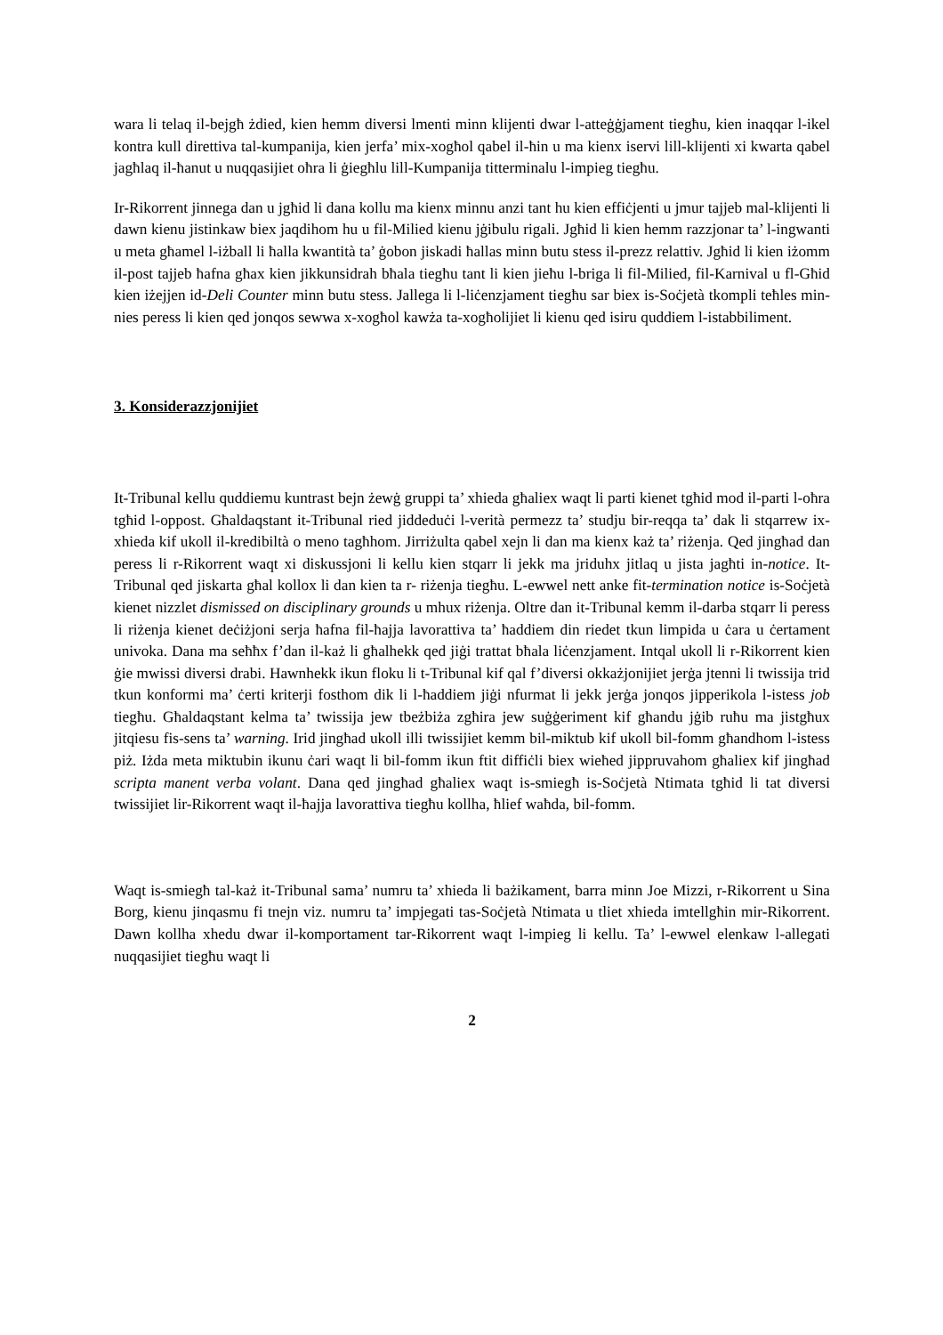wara li telaq il-bejgħ żdied, kien hemm diversi lmenti minn klijenti dwar l-atteġġjament tiegħu, kien inaqqar l-ikel kontra kull direttiva tal-kumpanija, kien jerfa’ mix-xogħol qabel il-ħin u ma kienx iservi lill-klijenti xi kwarta qabel jagħlaq il-ħanut u nuqqasijiet oħra li ġiegħlu lill-Kumpanija titterminalu l-impieg tiegħu.
Ir-Rikorrent jinnega dan u jgħid li dana kollu ma kienx minnu anzi tant hu kien effiċjenti u jmur tajjeb mal-klijenti li dawn kienu jistinkaw biex jaqdihom hu u fil-Milied kienu jġibulu rigali. Jgħid li kien hemm razzjonar ta’ l-ingwanti u meta għamel l-iżball li ħalla kwantità ta’ ġobon jiskadi ħallas minn butu stess il-prezz relattiv. Jgħid li kien iżomm il-post tajjeb ħafna għax kien jikkunsidrah bħala tiegħu tant li kien jieħu l-briga li fil-Milied, fil-Karnival u fl-Għid kien iżejjen id-Deli Counter minn butu stess. Jallega li l-liċenzjament tiegħu sar biex is-Soċjetà tkompli teħles min-nies peress li kien qed jonqos sewwa x-xogħol kawża ta-xogħolijiet li kienu qed isiru quddiem l-istabbiliment.
3. Konsiderazzjonijiet
It-Tribunal kellu quddiemu kuntrast bejn żewġ gruppi ta’ xhieda għaliex waqt li parti kienet tgħid mod il-parti l-oħra tgħid l-oppost. Għaldaqstant it-Tribunal ried jiddeduċi l-verità permezz ta’ studju bir-reqqa ta’ dak li stqarrew ix-xhieda kif ukoll il-kredibiltà o meno tagħhom. Jirriżulta qabel xejn li dan ma kienx każ ta’ riżenja. Qed jingħad dan peress li r-Rikorrent waqt xi diskussjoni li kellu kien stqarr li jekk ma jriduhx jitlaq u jista jagħti in-notice. It-Tribunal qed jiskarta għal kollox li dan kien ta r- riżenja tiegħu. L-ewwel nett anke fit-termination notice is-Soċjetà kienet nizzlet dismissed on disciplinary grounds u mhux riżenja. Oltre dan it-Tribunal kemm il-darba stqarr li peress li riżenja kienet deċiżjoni serja ħafna fil-ħajja lavorattiva ta’ ħaddiem din riedet tkun limpida u ċara u ċertament univoka. Dana ma seħħx f’dan il-każ li għalhekk qed jiġi trattat bħala liċenzjament. Intqal ukoll li r-Rikorrent kien ġie mwissi diversi drabi. Hawnhekk ikun floku li t-Tribunal kif qal f’diversi okkażjonijiet jerġa jtenni li twissija trid tkun konformi ma’ ċerti kriterji fosthom dik li l-ħaddiem jiġi nfurmat li jekk jerġa jonqos jipperikola l-istess job tiegħu. Għaldaqstant kelma ta’ twissija jew tbeżbiża zgħira jew suġġeriment kif għandu jġib ruħu ma jistgħux jitqiesu fis-sens ta’ warning. Irid jingħad ukoll illi twissijiet kemm bil-miktub kif ukoll bil-fomm għandhom l-istess piż. Iżda meta miktubin ikunu ċari waqt li bil-fomm ikun ftit diffiċli biex wieħed jippruvahom għaliex kif jingħad scripta manent verba volant. Dana qed jingħad għaliex waqt is-smiegħ is-Soċjetà Ntimata tgħid li tat diversi twissijiet lir-Rikorrent waqt il-ħajja lavorattiva tiegħu kollha, ħlief waħda, bil-fomm.
Waqt is-smiegħ tal-każ it-Tribunal sama’ numru ta’ xhieda li bażikament, barra minn Joe Mizzi, r-Rikorrent u Sina Borg, kienu jinqasmu fi tnejn viz. numru ta’ impjegati tas-Soċjetà Ntimata u tliet xhieda imtellgħin mir-Rikorrent. Dawn kollha xhedu dwar il-komportament tar-Rikorrent waqt l-impieg li kellu. Ta’ l-ewwel elenkaw l-allegati nuqqasijiet tiegħu waqt li
2